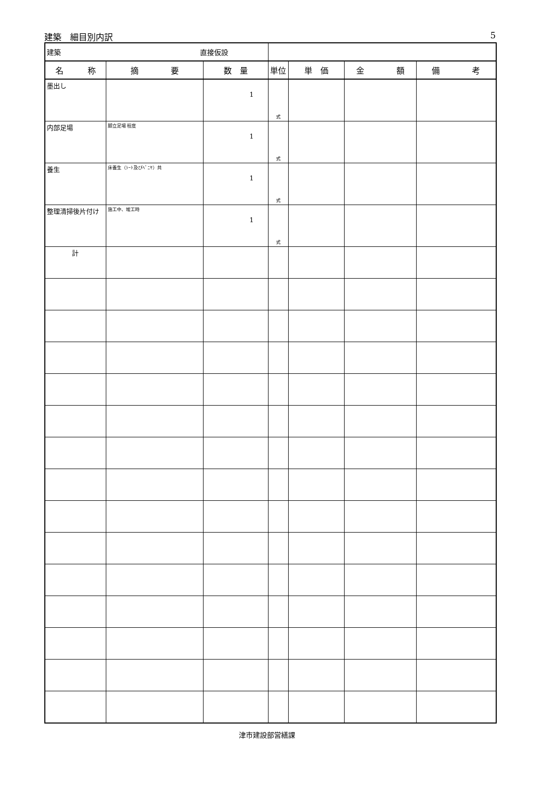建築　細目別内訳 5
| 建築 直接仮設 | | | | | | |
| 名 称 | 摘 要 | 数 量 | 単位 | 単 価 | 金 額 | 備 考 |
| 墨出し | | 1 | 式 | | | |
| 内部足場 | 脚立足場 程度 | 1 | 式 | | | |
| 養生 | 床養生（ｼｰﾄ及びﾍﾞﾆﾔ）共 | 1 | 式 | | | |
| 整理清掃後片付け | 施工中、竣工時 | 1 | 式 | | | |
| 計 | | | | | | |
津市建設部営繕課